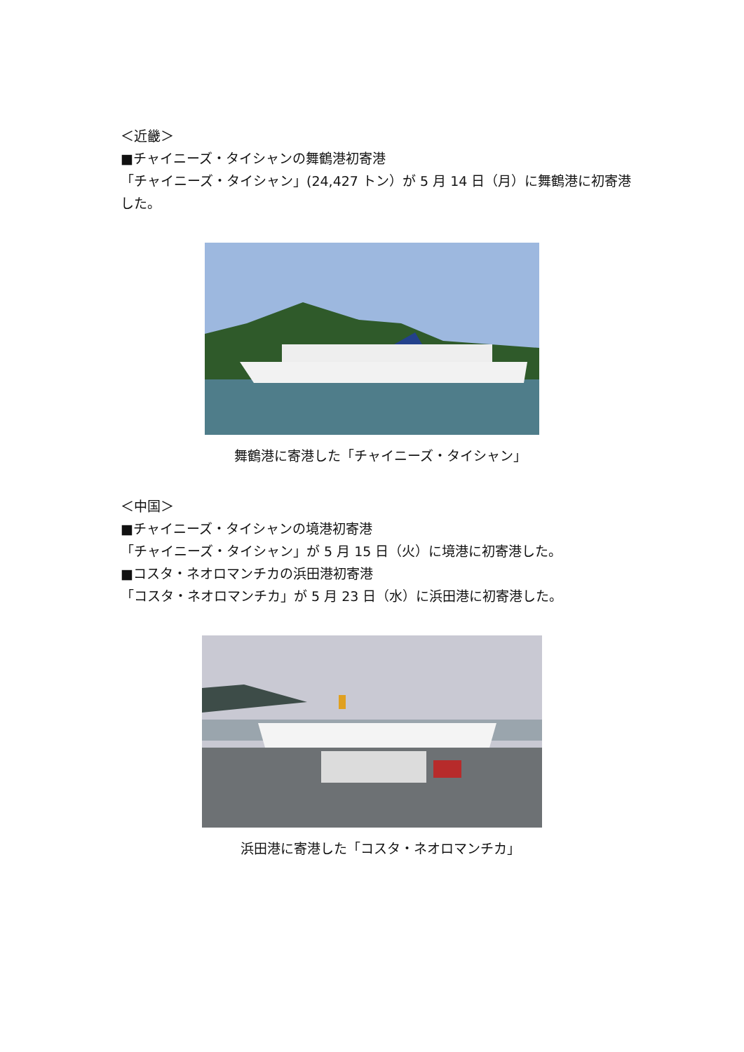＜近畿＞
■チャイニーズ・タイシャンの舞鶴港初寄港
「チャイニーズ・タイシャン」(24,427 トン）が 5 月 14 日（月）に舞鶴港に初寄港した。
舞鶴港に寄港した「チャイニーズ・タイシャン」
＜中国＞
■チャイニーズ・タイシャンの境港初寄港
「チャイニーズ・タイシャン」が 5 月 15 日（火）に境港に初寄港した。
■コスタ・ネオロマンチカの浜田港初寄港
「コスタ・ネオロマンチカ」が 5 月 23 日（水）に浜田港に初寄港した。
浜田港に寄港した「コスタ・ネオロマンチカ」